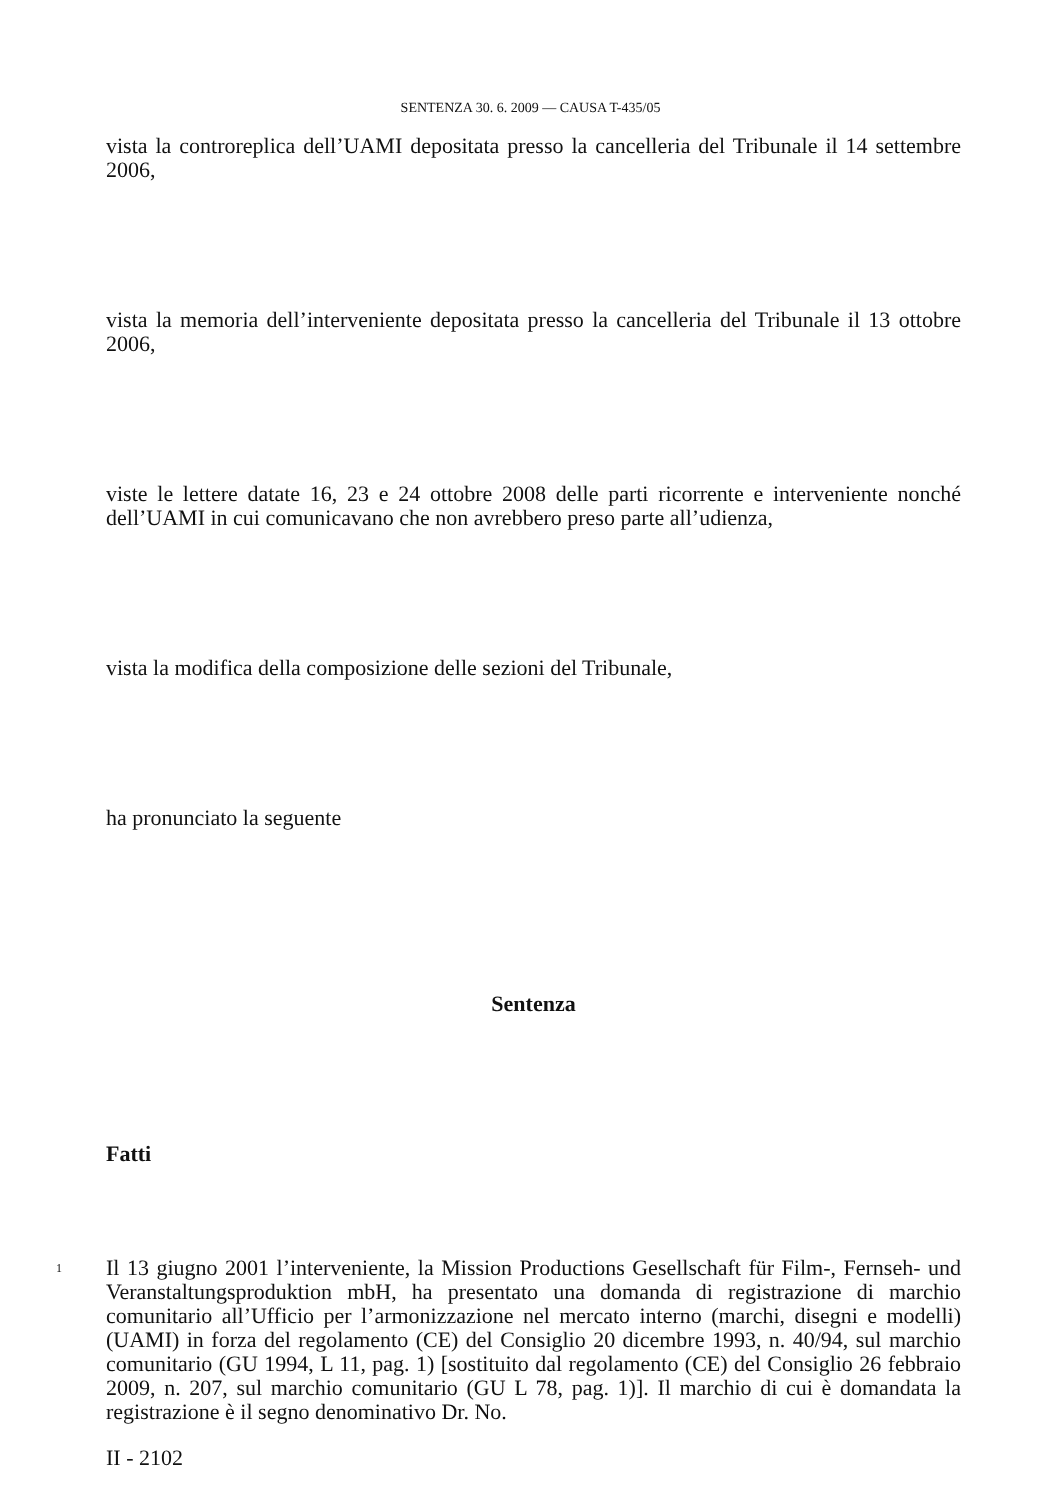SENTENZA 30. 6. 2009 — CAUSA T-435/05
vista la controreplica dell’UAMI depositata presso la cancelleria del Tribunale il 14 settembre 2006,
vista la memoria dell’interveniente depositata presso la cancelleria del Tribunale il 13 ottobre 2006,
viste le lettere datate 16, 23 e 24 ottobre 2008 delle parti ricorrente e interveniente nonché dell’UAMI in cui comunicavano che non avrebbero preso parte all’udienza,
vista la modifica della composizione delle sezioni del Tribunale,
ha pronunciato la seguente
Sentenza
Fatti
1 Il 13 giugno 2001 l’interveniente, la Mission Productions Gesellschaft für Film-, Fernseh- und Veranstaltungsproduktion mbH, ha presentato una domanda di registrazione di marchio comunitario all’Ufficio per l’armonizzazione nel mercato interno (marchi, disegni e modelli) (UAMI) in forza del regolamento (CE) del Consiglio 20 dicembre 1993, n. 40/94, sul marchio comunitario (GU 1994, L 11, pag. 1) [sostituito dal regolamento (CE) del Consiglio 26 febbraio 2009, n. 207, sul marchio comunitario (GU L 78, pag. 1)]. Il marchio di cui è domandata la registrazione è il segno denominativo Dr. No.
II - 2102